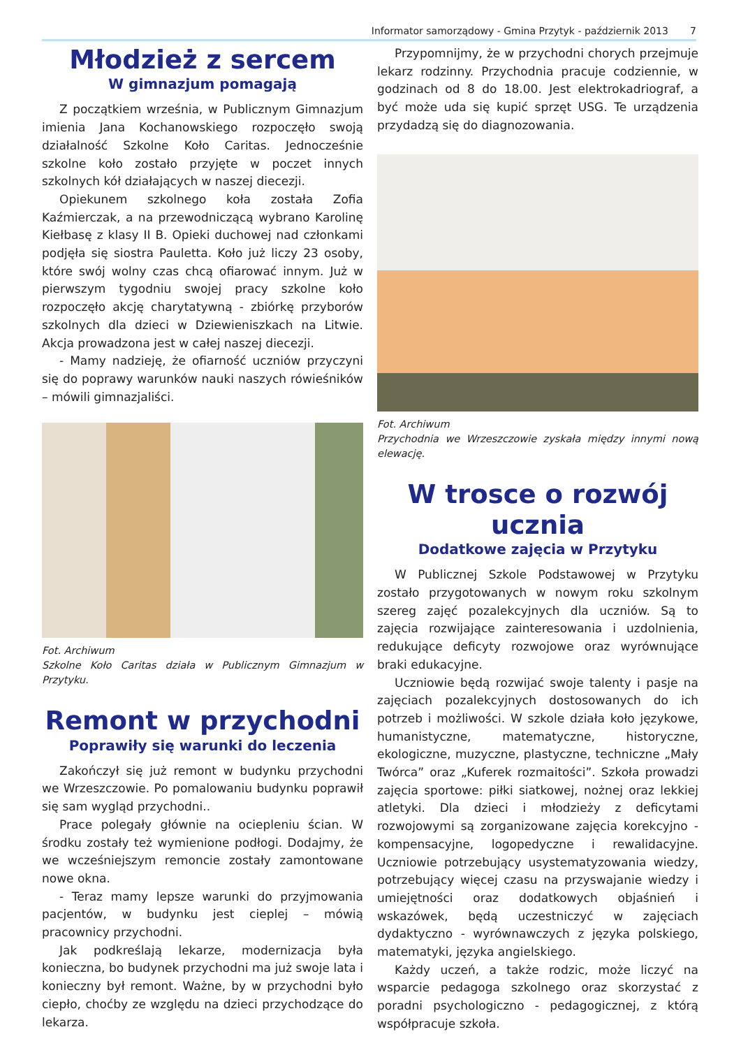Informator samorządowy - Gmina Przytyk - październik 2013 7
Młodzież z sercem
W gimnazjum pomagają
Z początkiem września, w Publicznym Gimnazjum imienia Jana Kochanowskiego rozpoczęło swoją działalność Szkolne Koło Caritas. Jednocześnie szkolne koło zostało przyjęte w poczet innych szkolnych kół działających w naszej diecezji.
Opiekunem szkolnego koła została Zofia Kaźmierczak, a na przewodniczącą wybrano Karolinę Kiełbasę z klasy II B. Opieki duchowej nad członkami podjęła się siostra Pauletta. Koło już liczy 23 osoby, które swój wolny czas chcą ofiarować innym. Już w pierwszym tygodniu swojej pracy szkolne koło rozpoczęło akcję charytatywną - zbiórkę przyborów szkolnych dla dzieci w Dziewieniszkach na Litwie. Akcja prowadzona jest w całej naszej diecezji.
- Mamy nadzieję, że ofiarność uczniów przyczyni się do poprawy warunków nauki naszych rówieśników – mówili gimnazjaliści.
Fot. Archiwum
Szkolne Koło Caritas działa w Publicznym Gimnazjum w Przytyku.
Remont w przychodni
Poprawiły się warunki do leczenia
Zakończył się już remont w budynku przychodni we Wrzeszczowie. Po pomalowaniu budynku poprawił się sam wygląd przychodni..
Prace polegały głównie na ociepleniu ścian. W środku zostały też wymienione podłogi. Dodajmy, że we wcześniejszym remoncie zostały zamontowane nowe okna.
- Teraz mamy lepsze warunki do przyjmowania pacjentów, w budynku jest cieplej – mówią pracownicy przychodni.
Jak podkreślają lekarze, modernizacja była konieczna, bo budynek przychodni ma już swoje lata i konieczny był remont. Ważne, by w przychodni było ciepło, choćby ze względu na dzieci przychodzące do lekarza.
Przypomnijmy, że w przychodni chorych przejmuje lekarz rodzinny. Przychodnia pracuje codziennie, w godzinach od 8 do 18.00. Jest elektrokadriograf, a być może uda się kupić sprzęt USG. Te urządzenia przydadzą się do diagnozowania.
Fot. Archiwum
Przychodnia we Wrzeszczowie zyskała między innymi nową elewację.
W trosce o rozwój ucznia
Dodatkowe zajęcia w Przytyku
W Publicznej Szkole Podstawowej w Przytyku zostało przygotowanych w nowym roku szkolnym szereg zajęć pozalekcyjnych dla uczniów. Są to zajęcia rozwijające zainteresowania i uzdolnienia, redukujące deficyty rozwojowe oraz wyrównujące braki edukacyjne.
Uczniowie będą rozwijać swoje talenty i pasje na zajęciach pozalekcyjnych dostosowanych do ich potrzeb i możliwości. W szkole działa koło językowe, humanistyczne, matematyczne, historyczne, ekologiczne, muzyczne, plastyczne, techniczne „Mały Twórca” oraz „Kuferek rozmaitości”. Szkoła prowadzi zajęcia sportowe: piłki siatkowej, nożnej oraz lekkiej atletyki. Dla dzieci i młodzieży z deficytami rozwojowymi są zorganizowane zajęcia korekcyjno - kompensacyjne, logopedyczne i rewalidacyjne. Uczniowie potrzebujący usystematyzowania wiedzy, potrzebujący więcej czasu na przyswajanie wiedzy i umiejętności oraz dodatkowych objaśnień i wskazówek, będą uczestniczyć w zajęciach dydaktyczno - wyrównawczych z języka polskiego, matematyki, języka angielskiego.
Każdy uczeń, a także rodzic, może liczyć na wsparcie pedagoga szkolnego oraz skorzystać z poradni psychologiczno - pedagogicznej, z którą współpracuje szkoła.